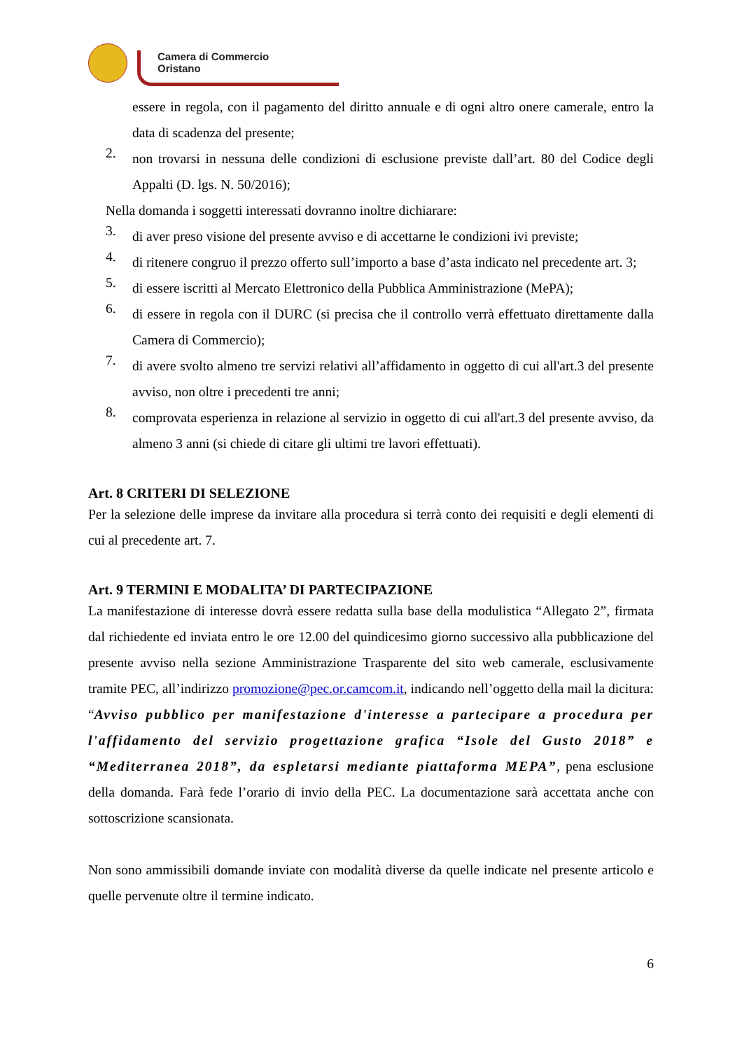Camera di Commercio
Oristano
essere in regola, con il pagamento del diritto annuale e di ogni altro onere camerale, entro la data di scadenza del presente;
2.
non trovarsi in nessuna delle condizioni di esclusione previste dall’art. 80 del Codice degli Appalti (D. lgs. N. 50/2016);
Nella domanda i soggetti interessati dovranno inoltre dichiarare:
3.
di aver preso visione del presente avviso e di accettarne le condizioni ivi previste;
4.
di ritenere congruo il prezzo offerto sull’importo a base d’asta indicato nel precedente art. 3;
5.
di essere iscritti al Mercato Elettronico della Pubblica Amministrazione (MePA);
6.
di essere in regola con il DURC (si precisa che il controllo verrà effettuato direttamente dalla Camera di Commercio);
7.
di avere svolto almeno tre servizi relativi all’affidamento in oggetto di cui all'art.3 del presente avviso, non oltre i precedenti tre anni;
8.
comprovata esperienza in relazione al servizio in oggetto di cui all'art.3 del presente avviso, da almeno 3 anni (si chiede di citare gli ultimi tre lavori effettuati).
Art. 8 CRITERI DI SELEZIONE
Per la selezione delle imprese da invitare alla procedura si terrà conto dei requisiti e degli elementi di cui al precedente art. 7.
Art. 9 TERMINI E MODALITA’ DI PARTECIPAZIONE
La manifestazione di interesse dovrà essere redatta sulla base della modulistica “Allegato 2”, firmata dal richiedente ed inviata entro le ore 12.00 del quindicesimo giorno successivo alla pubblicazione del presente avviso nella sezione Amministrazione Trasparente del sito web camerale, esclusivamente tramite PEC, all’indirizzo promozione@pec.or.camcom.it, indicando nell’oggetto della mail la dicitura: “Avviso pubblico per manifestazione d'interesse a partecipare a procedura per l'affidamento del servizio progettazione grafica “Isole del Gusto 2018” e “Mediterranea 2018”, da espletarsi mediante piattaforma MEPA”, pena esclusione della domanda. Farà fede l’orario di invio della PEC. La documentazione sarà accettata anche con sottoscrizione scansionata.
Non sono ammissibili domande inviate con modalità diverse da quelle indicate nel presente articolo e quelle pervenute oltre il termine indicato.
6